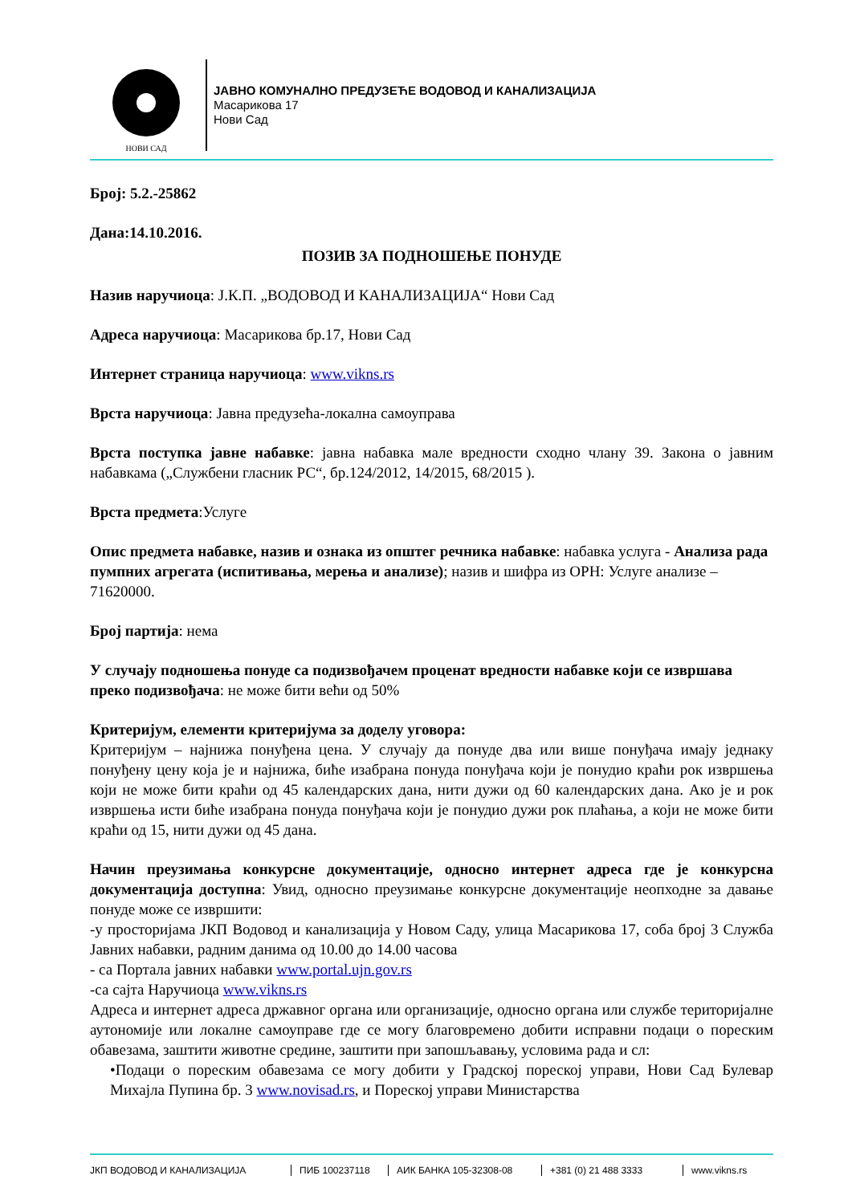НОВИ САД
ЈАВНО КОМУНАЛНО ПРЕДУЗЕЋЕ ВОДОВОД И КАНАЛИЗАЦИЈА
Масарикова 17
Нови Сад
Број: 5.2.-25862
Дана:14.10.2016.
ПОЗИВ ЗА ПОДНОШЕЊЕ ПОНУДЕ
Назив наручиоца: Ј.К.П. „ВОДОВОД И КАНАЛИЗАЦИЈА“ Нови Сад
Адреса наручиоца: Масарикова бр.17, Нови Сад
Интернет страница наручиоца: www.vikns.rs
Врста наручиоца: Јавна предузећа-локална самоуправа
Врста поступка јавне набавке: јавна набавка мале вредности сходно члану 39. Закона о јавним набавкама („Службени гласник РС“, бр.124/2012, 14/2015, 68/2015 ).
Врста предмета:Услуге
Опис предмета набавке, назив и ознака из општег речника набавке: набавка услуга - Анализа рада пумпних агрегата (испитивања, мерења и анализе); назив и шифра из ОРН: Услуге анализе – 71620000.
Број партија: нема
У случају подношења понуде са подизвођачем проценат вредности набавке који се извршава преко подизвођача: не може бити већи од 50%
Критеријум, елементи критеријума за доделу уговора:
Критеријум – најнижа понуђена цена. У случају да понуде два или више понуђача имају једнаку понуђену цену која је и најнижа, биће изабрана понуда понуђача који је понудио краћи рок извршења који не може бити краћи од 45 календарских дана, нити дужи од 60 календарских дана. Ако је и рок извршења исти биће изабрана понуда понуђача који је понудио дужи рок плаћања, а који не може бити краћи од 15, нити дужи од 45 дана.
Начин преузимања конкурсне документације, односно интернет адреса где је конкурсна документација доступна: Увид, односно преузимање конкурсне документације неопходне за давање понуде може се извршити:
-у просторијама ЈКП Водовод и канализација у Новом Саду, улица Масарикова 17, соба број 3 Служба Јавних набавки, радним данима од 10.00 до 14.00 часова
- са Портала јавних набавки www.portal.ujn.gov.rs
-са сајта Наручиоца www.vikns.rs
Адреса и интернет адреса државног органа или организације, односно органа или службе територијалне аутономије или локалне самоуправе где се могу благовремено добити исправни подаци о пореским обавезама, заштити животне средине, заштити при запошљавању, условима рада и сл:
•Подаци о пореским обавезама се могу добити у Градској пореској управи, Нови Сад Булевар Михајла Пупина бр. 3 www.novisad.rs, и Пореској управи Министарства
ЈКП ВОДОВОД И КАНАЛИЗАЦИЈА ПИБ 100237118 АИК БАНКА 105-32308-08 +381 (0) 21 488 3333 www.vikns.rs